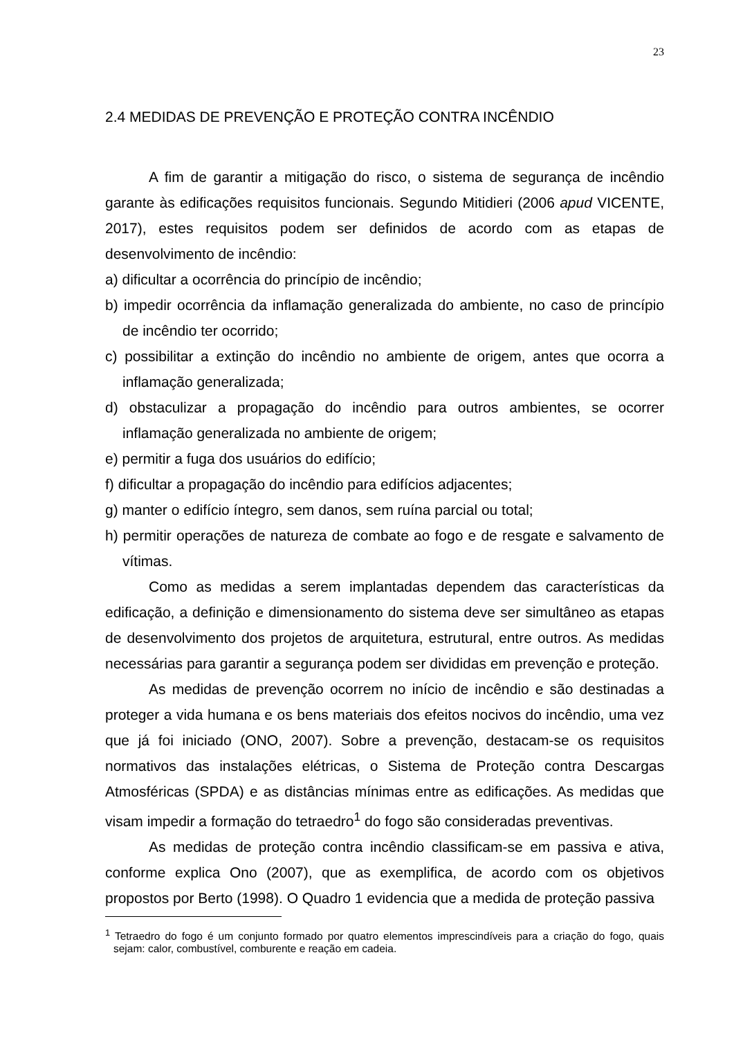23
2.4 MEDIDAS DE PREVENÇÃO E PROTEÇÃO CONTRA INCÊNDIO
A fim de garantir a mitigação do risco, o sistema de segurança de incêndio garante às edificações requisitos funcionais. Segundo Mitidieri (2006 apud VICENTE, 2017), estes requisitos podem ser definidos de acordo com as etapas de desenvolvimento de incêndio:
a) dificultar a ocorrência do princípio de incêndio;
b) impedir ocorrência da inflamação generalizada do ambiente, no caso de princípio de incêndio ter ocorrido;
c) possibilitar a extinção do incêndio no ambiente de origem, antes que ocorra a inflamação generalizada;
d) obstaculizar a propagação do incêndio para outros ambientes, se ocorrer inflamação generalizada no ambiente de origem;
e) permitir a fuga dos usuários do edifício;
f) dificultar a propagação do incêndio para edifícios adjacentes;
g) manter o edifício íntegro, sem danos, sem ruína parcial ou total;
h) permitir operações de natureza de combate ao fogo e de resgate e salvamento de vítimas.
Como as medidas a serem implantadas dependem das características da edificação, a definição e dimensionamento do sistema deve ser simultâneo as etapas de desenvolvimento dos projetos de arquitetura, estrutural, entre outros. As medidas necessárias para garantir a segurança podem ser divididas em prevenção e proteção.
As medidas de prevenção ocorrem no início de incêndio e são destinadas a proteger a vida humana e os bens materiais dos efeitos nocivos do incêndio, uma vez que já foi iniciado (ONO, 2007). Sobre a prevenção, destacam-se os requisitos normativos das instalações elétricas, o Sistema de Proteção contra Descargas Atmosféricas (SPDA) e as distâncias mínimas entre as edificações. As medidas que visam impedir a formação do tetraedro<sup>1</sup> do fogo são consideradas preventivas.
As medidas de proteção contra incêndio classificam-se em passiva e ativa, conforme explica Ono (2007), que as exemplifica, de acordo com os objetivos propostos por Berto (1998). O Quadro 1 evidencia que a medida de proteção passiva
<sup>1</sup> Tetraedro do fogo é um conjunto formado por quatro elementos imprescindíveis para a criação do fogo, quais sejam: calor, combustível, comburente e reação em cadeia.